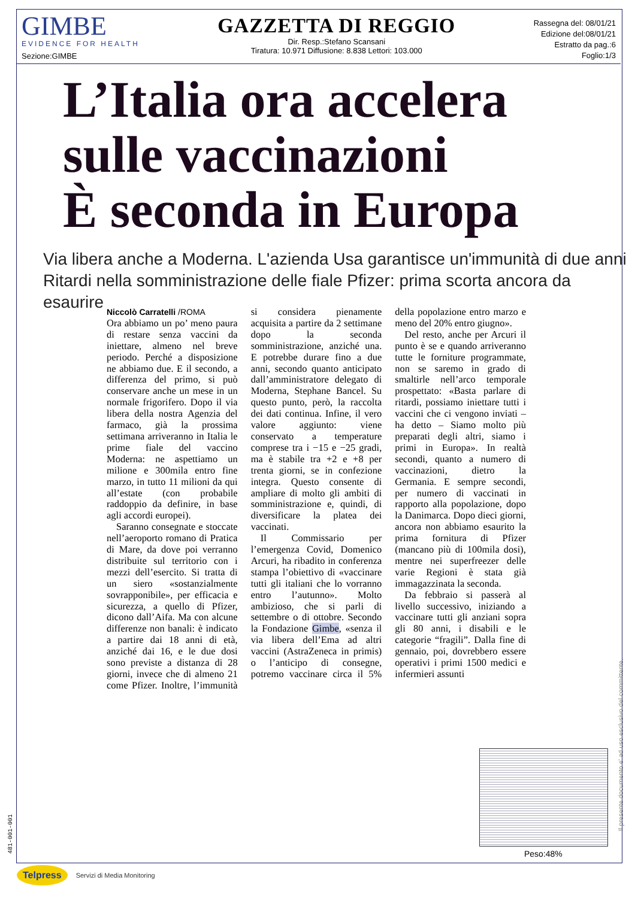GIMBE
EVIDENCE FOR HEALTH
Sezione:GIMBE
GAZZETTA DI REGGIO
Dir. Resp.:Stefano Scansani
Tiratura: 10.971 Diffusione: 8.838 Lettori: 103.000
Rassegna del: 08/01/21
Edizione del:08/01/21
Estratto da pag.:6
Foglio:1/3
L’Italia ora accelera
sulle vaccinazioni
È seconda in Europa
Via libera anche a Moderna. L'azienda Usa garantisce un'immunità di due anni
Ritardi nella somministrazione delle fiale Pfizer: prima scorta ancora da esaurire
Niccolò Carratelli /ROMA
Ora abbiamo un po’ meno paura di restare senza vaccini da iniettare, almeno nel breve periodo. Perché a disposizione ne abbiamo due. E il secondo, a differenza del primo, si può conservare anche un mese in un normale frigorifero. Dopo il via libera della nostra Agenzia del farmaco, già la prossima settimana arriveranno in Italia le prime fiale del vaccino Moderna: ne aspettiamo un milione e 300mila entro fine marzo, in tutto 11 milioni da qui all’estate (con probabile raddoppio da definire, in base agli accordi europei).
Saranno consegnate e stoccate nell’aeroporto romano di Pratica di Mare, da dove poi verranno distribuite sul territorio con i mezzi dell’esercito. Si tratta di un siero «sostanzialmente sovrapponibile», per efficacia e sicurezza, a quello di Pfizer, dicono dall’Aifa. Ma con alcune differenze non banali: è indicato a partire dai 18 anni di età, anziché dai 16, e le due dosi sono previste a distanza di 28 giorni, invece che di almeno 21 come Pfizer. Inoltre, l’immunità si considera pienamente acquisita a partire da 2 settimane dopo la seconda somministrazione, anziché una. E potrebbe durare fino a due anni, secondo quanto anticipato dall’amministratore delegato di Moderna, Stephane Bancel. Su questo punto, però, la raccolta dei dati continua. Infine, il vero valore aggiunto: viene conservato a temperature comprese tra i −15 e −25 gradi, ma è stabile tra +2 e +8 per trenta giorni, se in confezione integra. Questo consente di ampliare di molto gli ambiti di somministrazione e, quindi, di diversificare la platea dei vaccinati.
Il Commissario per l’emergenza Covid, Domenico Arcuri, ha ribadito in conferenza stampa l’obiettivo di «vaccinare tutti gli italiani che lo vorranno entro l’autunno». Molto ambizioso, che si parli di settembre o di ottobre. Secondo la Fondazione Gimbe, «senza il via libera dell’Ema ad altri vaccini (AstraZeneca in primis) o l’anticipo di consegne, potremo vaccinare circa il 5% della popolazione entro marzo e meno del 20% entro giugno».
Del resto, anche per Arcuri il punto è se e quando arriveranno tutte le forniture programmate, non se saremo in grado di smaltirle nell’arco temporale prospettato: «Basta parlare di ritardi, possiamo iniettare tutti i vaccini che ci vengono inviati – ha detto – Siamo molto più preparati degli altri, siamo i primi in Europa». In realtà secondi, quanto a numero di vaccinazioni, dietro la Germania. E sempre secondi, per numero di vaccinati in rapporto alla popolazione, dopo la Danimarca. Dopo dieci giorni, ancora non abbiamo esaurito la prima fornitura di Pfizer (mancano più di 100mila dosi), mentre nei superfreezer delle varie Regioni è stata già immagazzinata la seconda.
Da febbraio si passerà al livello successivo, iniziando a vaccinare tutti gli anziani sopra gli 80 anni, i disabili e le categorie “fragili”. Dalla fine di gennaio, poi, dovrebbero essere operativi i primi 1500 medici e infermieri assunti
Peso:48%
Il presente documento e' ad uso esclusivo del committente.
481-001-001
Telpress Servizi di Media Monitoring